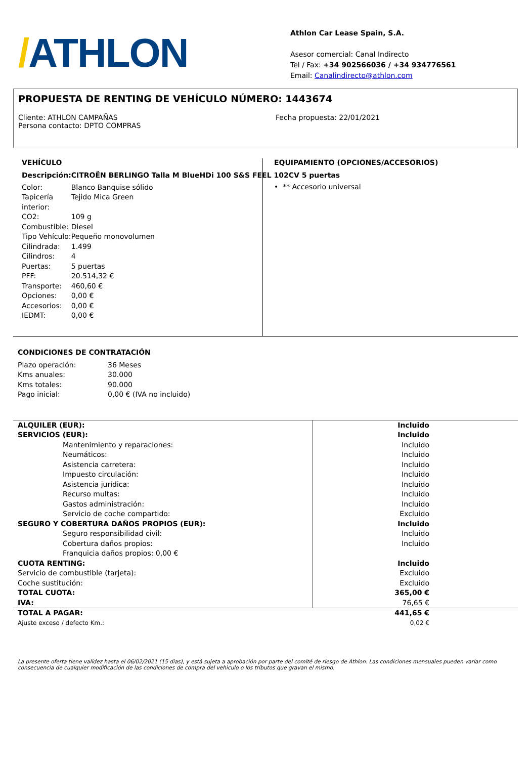/ATHLON
Athlon Car Lease Spain, S.A.
Asesor comercial: Canal Indirecto
Tel / Fax: +34 902566036 / +34 934776561
Email: Canalindirecto@athlon.com
PROPUESTA DE RENTING DE VEHÍCULO NÚMERO: 1443674
Cliente: ATHLON CAMPAÑAS
Persona contacto: DPTO COMPRAS
Fecha propuesta: 22/01/2021
VEHÍCULO
| Descripción: | CITROËN BERLINGO Talla M BlueHDi 100 S&S FEEL 102CV 5 puertas |
| Color: | Blanco Banquise sólido |
| Tapicería interior: | Tejido Mica Green |
| CO2: | 109 g |
| Combustible: | Diesel |
| Tipo Vehículo: | Pequeño monovolumen |
| Cilindrada: | 1.499 |
| Cilindros: | 4 |
| Puertas: | 5 puertas |
| PFF: | 20.514,32 € |
| Transporte: | 460,60 € |
| Opciones: | 0,00 € |
| Accesorios: | 0,00 € |
| IEDMT: | 0,00 € |
EQUIPAMIENTO (OPCIONES/ACCESORIOS)
• ** Accesorio universal
CONDICIONES DE CONTRATACIÓN
| Plazo operación: | 36 Meses |
| Kms anuales: | 30.000 |
| Kms totales: | 90.000 |
| Pago inicial: | 0,00 € (IVA no incluido) |
| ALQUILER (EUR): | Incluido |
| SERVICIOS (EUR): | Incluido |
| Mantenimiento y reparaciones: | Incluido |
| Neumáticos: | Incluido |
| Asistencia carretera: | Incluido |
| Impuesto circulación: | Incluido |
| Asistencia jurídica: | Incluido |
| Recurso multas: | Incluido |
| Gastos administración: | Incluido |
| Servicio de coche compartido: | Excluido |
| SEGURO Y COBERTURA DAÑOS PROPIOS (EUR): | Incluido |
| Seguro responsibilidad civil: | Incluido |
| Cobertura daños propios: | Incluido |
| Franquicia daños propios: 0,00 € | |
| CUOTA RENTING: | Incluido |
| Servicio de combustible (tarjeta): | Excluido |
| Coche sustitución: | Excluido |
| TOTAL CUOTA: | 365,00 € |
| IVA: | 76,65 € |
| TOTAL A PAGAR: | 441,65 € |
| Ajuste exceso / defecto Km.: | 0,02 € |
La presente oferta tiene validez hasta el 06/02/2021 (15 dias), y está sujeta a aprobación por parte del comité de riesgo de Athlon. Las condiciones mensuales pueden variar como consecuencia de cualquier modificación de las condiciones de compra del vehiculo o los tributos que gravan el mismo.